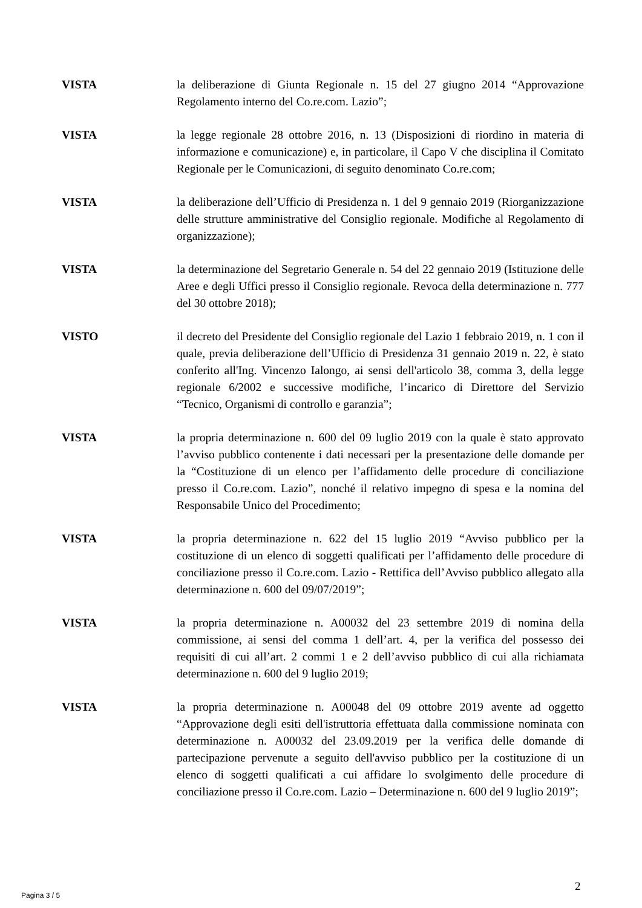VISTA la deliberazione di Giunta Regionale n. 15 del 27 giugno 2014 “Approvazione Regolamento interno del Co.re.com. Lazio”;
VISTA la legge regionale 28 ottobre 2016, n. 13 (Disposizioni di riordino in materia di informazione e comunicazione) e, in particolare, il Capo V che disciplina il Comitato Regionale per le Comunicazioni, di seguito denominato Co.re.com;
VISTA la deliberazione dell’Ufficio di Presidenza n. 1 del 9 gennaio 2019 (Riorganizzazione delle strutture amministrative del Consiglio regionale. Modifiche al Regolamento di organizzazione);
VISTA la determinazione del Segretario Generale n. 54 del 22 gennaio 2019 (Istituzione delle Aree e degli Uffici presso il Consiglio regionale. Revoca della determinazione n. 777 del 30 ottobre 2018);
VISTO il decreto del Presidente del Consiglio regionale del Lazio 1 febbraio 2019, n. 1 con il quale, previa deliberazione dell’Ufficio di Presidenza 31 gennaio 2019 n. 22, è stato conferito all'Ing. Vincenzo Ialongo, ai sensi dell'articolo 38, comma 3, della legge regionale 6/2002 e successive modifiche, l’incarico di Direttore del Servizio “Tecnico, Organismi di controllo e garanzia”;
VISTA la propria determinazione n. 600 del 09 luglio 2019 con la quale è stato approvato l’avviso pubblico contenente i dati necessari per la presentazione delle domande per la “Costituzione di un elenco per l’affidamento delle procedure di conciliazione presso il Co.re.com. Lazio”, nonché il relativo impegno di spesa e la nomina del Responsabile Unico del Procedimento;
VISTA la propria determinazione n. 622 del 15 luglio 2019 “Avviso pubblico per la costituzione di un elenco di soggetti qualificati per l’affidamento delle procedure di conciliazione presso il Co.re.com. Lazio - Rettifica dell’Avviso pubblico allegato alla determinazione n. 600 del 09/07/2019”;
VISTA la propria determinazione n. A00032 del 23 settembre 2019 di nomina della commissione, ai sensi del comma 1 dell’art. 4, per la verifica del possesso dei requisiti di cui all’art. 2 commi 1 e 2 dell’avviso pubblico di cui alla richiamata determinazione n. 600 del 9 luglio 2019;
VISTA la propria determinazione n. A00048 del 09 ottobre 2019 avente ad oggetto “Approvazione degli esiti dell'istruttoria effettuata dalla commissione nominata con determinazione n. A00032 del 23.09.2019 per la verifica delle domande di partecipazione pervenute a seguito dell'avviso pubblico per la costituzione di un elenco di soggetti qualificati a cui affidare lo svolgimento delle procedure di conciliazione presso il Co.re.com. Lazio – Determinazione n. 600 del 9 luglio 2019”;
2
Pagina 3 / 5